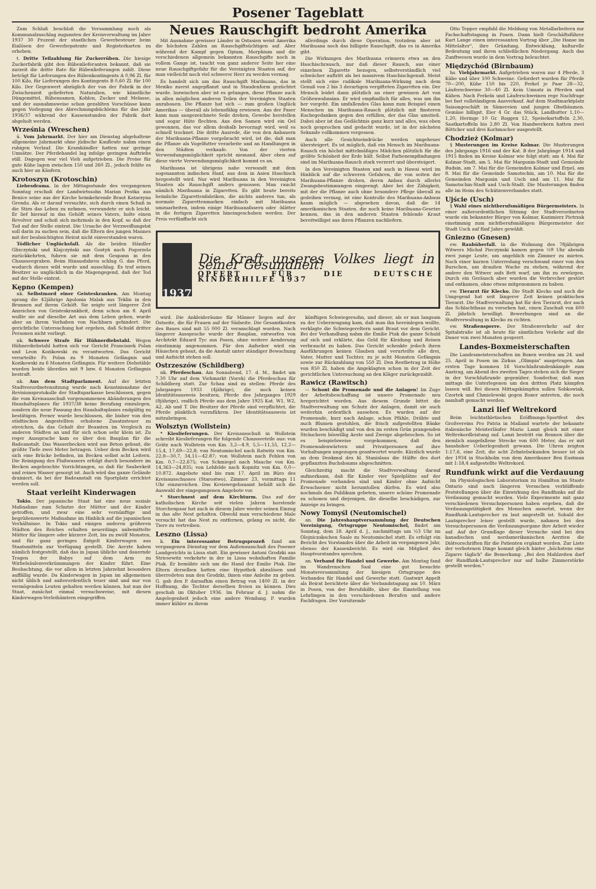Posener Tageblatt
Zum Schluß beschloß die Versammlung noch als Kommunalzuschlag zugunsten der Kreisverwaltung im Jahre 1937 30 Prozent der staatlichen Gewerbesteuer beim Einlösen der Gewerbepatente und Registerkarten zu erheben.
t. Dritte Teilzahlung für Zuckerrüben. Die hiesige Zuckerfabrik gibt den Rübenlieferanten bekannt, daß sie zurzeit die dritte Rate für Rübenlieferungen zahlt. Diese beträgt für Lieferungen des Rübenkontingents A 0,96 Zl. für 100 Kilo, für Lieferungen des Kontingents B 0,60 Zl. für 100 Kilo. Der Gegenwert abzüglich der von der Fabrik in der Zwischenzeit gelieferten Naturalien, wie künstliche Düngemittel, Rübensamen, Kohlen, Zucker und Melasse, und der ausnahmsweise schon gezahlten Vorschüsse kann gegen Vorlegung des Abrechnungsbüchleins für das Jahr 1936/37 während der Kassenstunden der Fabrik dort abgeholt werden.
Września (Wreschen)
ü. Vom Jahrmarkt. Der hier am Dienstag abgehaltene allgemeine Jahrmarkt ohne jüdische Kaufleute nahm einen ruhigen Verlauf. Die Kramhändler hatten nur geringe Umsätze. Der Pferdehandel lag infolge geringen Auftriebs still. Dagegen war viel Vieh aufgetrieben. Die Preise für gute Kühe lagen zwischen 150 und 260 Zl., jedoch fehlte es auch hier an Käufern.
Krotoszyn (Krotoschin)
Liebesdrama. In der Mittagsstunde des vergangenen Sonntag erschoß der Landwirtssohn Marian Pestka aus Benice seine aus der Kirche heimkehrende Braut Katarzyna Grenda. Als er darauf versuchte, sich durch einen Schuß in die Stirn das Leben zu nehmen, verwundete er sich leicht. Er lief hierauf in das Gehöft seines Vaters, holte einen Revolver und schoß sich mehrmals in den Kopf, so daß der Tod auf der Stelle eintrat. Die Ursache der Verzweiflungstat soll darin zu suchen sein, daß die Eltern des jungen Mannes mit der beabsichtigten Heirat nicht einverstanden waren.
Tödlicher Unglücksfall. Als die beiden Händler Glizczyński und Klajczyński aus Gostyń nach Pogorzela zurückkehrten, fuhren sie mit dem Gespann in den Chausseegraben. Beim Hinausfahren schlug G. das Pferd, wodurch dieses wild wurde und ausschlug. Es traf seinen Besitzer so unglücklich in die Magengegend, daß der Tod auf der Stelle eintrat.
Kępno (Kempen)
nk. Selbstmord einer Geisteskranken. Am Montag sprang die 42jährige Apolonia Malak aus Teklin in den Brunnen auf ihrem Gehöft. Sie zeigte seit längerer Zeit Anzeichen von Geisteskrankheit, denn schon am 8. April wollte sie auf dieselbe Art aus dem Leben gehen, wurde aber an ihrem Vorhaben von Nachbarn gehindert. Die gerichtliche Untersuchung hat ergeben, daß Schuld dritter Personen nicht vorliegt.
nk. Schwere Strafe für Hühnerdiebstahl. Wegen Hühnerdiebstahl hatten sich vor Gericht Franciszek Polan und Leon Kozikowski zu verantworten. Das Gericht verurteilte Fr. Polan zu 9 Monaten Gefängnis und Kozikowski zu 6 Monaten Gefängnis. Für weitere Diebstähle wurden beide überdies mit 9 bzw. 6 Monaten Gefängnis bestraft.
nk. Aus dem Stadtparlament. Auf der letzten Stadtverordnetensitzung wurde nach Kenntnisnahme der Revisionsprotokolle der Stadtsparkasse beschlossen, gegen die vom Kreisausschuß vorgenommenen Abänderungen des Haushaltsplanes für 1937/38 keine Berufung einzulegen, sondern die neue Fassung des Haushaltsplanes endgültig zu bestätigen. Ferner wurde beschlossen, die bisher von den städtischen Angestellten erhobene Zusatzsteuer zu streichen, da das Gehalt der Beamten im Vergleich zu anderen Städten an und für sich schon sehr klein ist. Zu reger Aussprache kam es über den Bauplan für die Badeanstalt. Das Wasserbecken wird aus Beton gebaut, die größte Tiefe zwei Meter betragen. Ueber dem Becken wird sich eine Brücke befinden, im Becken selbst acht Leitern. Die Reinigung des Flußwassers erfolgt durch besondere im Becken angebrachte Vorrichtungen, so daß für Sauberkeit und reines Wasser gesorgt ist. Auch wird das ganze Gelände drainiert, da bei der Badeanstalt ein Sportplatz errichtet werden soll.
Staat verleiht Kinderwagen
Tokio. Der japanische Staat hat eine neue soziale Maßnahme zum Schutze der Mütter und der Kinder getroffen, und zwar eine sehr vernünftige und begrüßenswerte Maßnahme im Hinblick auf die japanischen Verhältnisse. In Tokio und einigen anderen größeren Städten des Reiches erhalten neuerdings unbemittelte Mütter für längere oder kürzere Zeit, bis zu zwölf Monaten, und für ganz geringes Entgelt Kinderwagen aus Staatsmitteln zur Verfügung gestellt. Die Aerzte haben nämlich festgestellt, daß das in Japan übliche und dauernde Tragen der Babys auf dem Arm zu Wirbelsäulenverkrümmungen der Kinder führt. Eine Beobachtung, die vor allem in letzten Jahrzehnt besonders auffällig wurde. Da Kinderwagen in Japan im allgemeinen nicht üblich und außerordentlich teuer sind und nur von vermögenden Leuten gehalten werden können, hat nun der Staat, zunächst einmal versuchsweise, mit diesen Kinderwagen-Verleihämtern eingegriffen.
Neues Rauschgift bedroht Amerika
Mit Ausnahme gewisser Länder in Ostasien weist Amerika die höchsten Zahlen an Rauschgiftsüchtigen auf. Aber während der Kampf gegen Opium, Morphium und die verschiedenen allgemein bekannten Rauschgifte noch in vollem Gange ist, taucht von ganz anderer Seite her eine neue Rauschgiftgefahr für die Vereinigten Staaten auf, der man vielleicht noch viel schwerer Herr zu werden vermag.
Es handelt sich um das Rauschgift Marihuana, das in Mexiko zuerst angepflanzt und in Staudenform gezüchtet wurde. Inzwischen aber ist es gelungen, diese Pflanze auch in allen möglichen anderen Teilen der Vereinigten Staaten anzubauen. Die Pflanze hat sich — zum großen Unglück Amerikas — überall als lebensfähig erwiesen. Aus der Faser kann man ausgezeichnete Seile drehen, Gewebe herstellen und sogar Hüte flechten. Aus den Samen wird ein Oel gewonnen, das vor allem deshalb bevorzugt wird, weil es schnell trocknet. Die dritte Ausrede, die von den Anbauern der Marihuana-Pflanze vorgebracht wird, ist die, daß man die Pflanze als Vogelfutter verarbeite und an Handlungen in den Städten verkaufe. Von der vierten Verwendungsmöglichkeit spricht niemand. Aber eben auf diese vierte Verwendungsmöglichkeit kommt es an.
Marihuana ist übrigens nahe verwandt mit dem sogenannten indischen Hanf, aus dem in Asien Haschisch hergestellt wird. Nur wird Marihuana in den Vereinigten Staaten als Rauschgift anders genossen. Man raucht nämlich Marihuana in Zigaretten. Es gibt heute bereits heimliche Zigarettenfabriken, die nichts anderes tun, als normale Zigarettenmarken einfach mit Marihuana umzuarbeiten, indem einige Marihuanafasern oder -blätter in die fertigen Zigaretten hineingeschoben werden. Der Preis verfünffacht sich
allerdings durch diese Operation, trotzdem aber ist Marihuana noch das billigste Rauschgift, das es in Amerika gibt.
Die Wirkungen des Marihuana erinnern etwa an den Haschischrausch, nur daß dieser Rausch, aus einer einzelnen Zigarette bezogen, selbstverständlich viel schwächer auftritt als bei massivem Haschischgenuß. Meist stellt sich eine radikale Marihuana-Wirkung nach dem Genuß von 2 bis 3 derartigen vergifteten Zigaretten ein. Der Mensch leidet dann plötzlich an einer gewissen Art von Größenwahnsinn. Er wird empfindlich für alles, was um ihn her vorgeht. Ein umfallendes Glas kann zum Beispiel einen Menschen im Marihuana-Rausch plötzlich mit finsteren Rachegedanken gegen den erfüllen, der das Glas umstieß. Dabei aber ist das Gedächtnis ganz kurz und alles, was eben noch gesprochen und gedacht wurde, ist in der nächsten Sekunde vollkommen vergessen.
Auch alle Gesichtseindrücke werden ungeheuer übersteigert. Es ist möglich, daß ein Mensch im Marihuana-Rausch ein höchst mittelmäßiges Mädchen plötzlich für die größte Schönheit der Erde hält. Selbst Farbenempfindungen sind im Marihuana-Rausch stark verzerrt und übersteigert.
In den Vereinigten Staaten und auch in Hawai wird im Hinblick auf die schweren Gefahren, die von seiten der Marihuana-Pflanze drohen, deren Anbau durch allerlei Zwangsbestimmungen eingeengt. Aber bei der Zähigkeit, mit der die Pflanze auch ohne besondere Pflege überall zu gedeihen vermag, ist eine Kontrolle des Marihuana-Anbaus kaum möglich — abgesehen davon, daß die 14 amerikanischen Staaten, die noch keine Marihuana-Gesetze kennen, das in den anderen Staaten fehlende Kraut bereitwilligst aus ihren Pflanzen nachliefern.
1937
Die Kraft unseres Volkes liegt in seiner Gesundheit!
OPFERT FÜR DIE DEUTSCHE KINDERHILFE 1937
wird. Die Ankleideräume für Männer liegen auf der Ostseite, die für Frauen auf der Südseite. Die Gesamtkosten des Baues sind mit 55 000 Zl. veranschlagt worden. Nach längerer Aussprache wurde der Bauplan, entworfen von Architekt Eduard Tyc aus Posen, ohne weitere Aenderung einstimmig angenommen. Für den Aufseher wird ein Häuschen gebaut, da die Anstalt unter ständiger Bewachung und Aufsicht stehen soll.
Ostrzeszów (Schildberg)
nk. Pferdeschau. Am Sonnabend, 17. d. M., findet um 7.30 Uhr auf dem Viehmarkt (Vorek) die Pferdeschau für Schildberg statt. Zur Schau sind zu stellen: Pferde des Jahrganges 1933 (4jährige), die noch keinen Identitätsausweis besitzen, Pferde des Jahrganges 1929 (8jährige), endlich Pferde aus dem Jahre 1925 Kat. W1, W2, A2, Ab und T. Die Besitzer der Pferde sind verpflichtet, die Pferde pünktlich vorzuführen. Der Identitätsausweis ist mitzubringen.
Wolsztyn (Wollstein)
* Kieslieferungen. Der Kreisausschuß in Wollstein schreibt Kieslieferungen für folgende Chausseeteile aus: von Grätz nach Wollstein von Km. 3,2—4.9, 5,5—11,55, 12,2—15,4, 17,69—22,8; von Neutomischel nach Ratwitz von Km. 22,8—30,7, 34,11—42.87; von Wollstein nach Fehlen von Km. 0,7—22,675; von Schmiegel nach Mauche von Km. 14,363—24,835; von Lehfelde nach Kopnitz von Km. 0,0—10.872. Angebote sind bis zum 17. April im Büro des Kreisausschusses (Starostwo), Zimmer 23, vormittags 11 Uhr einzureichen. Das Kreiswegebauamt behält sich die Auswahl der eingegangenen Angebote vor.
* Storchnest auf dem Kirchturm. Das auf der katholischen Kirche seit vielen Jahren horstende Storchenpaar hat auch in diesem Jahre wieder seinen Einzug in das alte Nest gehalten. Obwohl man verschiedene Male versucht hat das Nest zu entfernen, gelang es nicht, die Tiere zu vertreiben.
Leszno (Lissa)
k. Ein interessanter Betrugsprozeß fand am vergangenen Dienstag vor dem Außenausschuß des Posener Landgerichts in Lissa statt. Ein gewisser Antoni Grodzki aus Striesewitz verkehrte in der in Lissa wohnhaften Familie Ptak. Er bemühte sich um die Hand der Emilie Ptak. Die Eltern derselben hatten eine Hypothek abzulösen und überredeten nun den Grodzki, ihnen eine Anleihe zu geben. G. gab den P. daraufhin einen Betrag von 1400 Zl. in der Hoffnung, die Tochter derselben freien zu können. Dies geschah im Oktober 1936. Im Februar d. J. nahm die Angelegenheit jedoch eine andere Wendung. P. wurden immer kühler zu ihrem
künftigen Schwiegersohn, und dieser, als er nun langsam zu der Ueberzeugung kam, daß man ihn hereinlegen wollte, verklagte die Schwiegereltern samt Braut vor dem Gericht. Bei der Verhandlung nahm die Emilie Ptak die ganze Schuld auf sich und erklärte, das Geld für Kleidung und Reisen verbraucht zu haben. Das Gericht schenkte jedoch ihren Ausführungen keinen Glauben und verurteilte alle drei, Vater, Mutter und Tochter, zu je acht Monaten Gefängnis sowie zur Rückzahlung von 550 Zl. Den Restbetrag in Höhe von 850 Zl. haben die Angeklagten schon in der Zeit der gerichtlichen Untersuchung an den Kläger zurückgezahlt.
Rawicz (Rawitsch)
— Schont die Promenade und die Anlagen! Im Zuge der Arbeitsbeschaffung ist unsere Promenade neu hergerichtet worden. Aus diesem Grunde bittet die Stadtverwaltung um Schutz der Anlagen, damit sie auch weiterhin ordentlich aussehen. Es wurden auf der Promenade, kurz nach Anlage, schon Pfähle, Drähte und auch Blumen gestohlen, die frisch aufgestellten Bänke wurden beschädigt und von den im ersten Grün prangenden Sträuchern böswillig Aeste und Zweige abgebrochen. So ist es beispielsweise vorgekommen, daß den Promenadenwärtern und Privatpersonen auf ihre Vorhaltungen ungezogen geantwortet wurde. Kürzlich wurde an dem Denkmal des hl. Stanislaus die Hälfte des dort gepflanzten Buchsbaums abgeschnitten.
Gleichzeitig macht die Stadtverwaltung darauf aufmerksam, daß für Kinder vier Spielplätze auf der Promenade vorhanden sind und Kinder ohne Aufsicht Erwachsener nicht herumtollen dürfen. Es wird also nochmals das Publikum gebeten, unsere schöne Promenade zu schonen und diejenigen, die dieselbe beschädigen, zur Anzeige zu bringen.
Nowy Tomyśl (Neutomischel)
an. Die Jahreshauptversammlung der Deutschen Vereinigung, Ortsgruppe Neutomischel, findet am Sonntag, dem 18. April d. J., nachmittags um ½3 Uhr im Olejniczakschen Saale zu Neutomischel statt. Es erfolgt ein Bericht des Vorstandes über die Arbeit im vergangenen Jahr, ebenso der Kassenbericht. Es wird ein Mitglied des Hauptvorstandes sprechen.
an. Verband für Handel und Gewerbe. Am Montag fand im Wandrenschen Saal eine gut besuchte Monatsversammlung der hiesigen Ortsgruppe des Verbandes für Handel und Gewerbe statt. Gastwirt Appelt als Beirat berichtete über die Verbandstagung am 10. März in Posen, von der Berufshilfe, über die Einstellung von Lehrlingen in den verschiedenen Berufen und andere Fachfragen. Der Vorsitzende
Otto Tepper empfahl die Meldung von Metallarbeitern zur Fachschaftstagung in Posen. Dann hielt Geschäftsführer Kurt Lange einen interessanten Vortrag über „Die Hanse im Mittelalter", ihre Gründung, Entwicklung, kulturelle Bedeutung und ihren schließlichen Niedergang. Auch das Zunftwesen wurde in dem Vortrag beleuchtet.
Międzychód (Birnbaum)
hs. Viehjahrmarkt. Aufgetrieben waren nur 4 Pferde, 3 Kühe und über 100 Schweine. Gefordert wurden für Pferde 70—200, Kühe 150 bis 220, Ferkel je Paar 28—32, Läuferschweine 30—40 Zl. Kein Umsatz in Pferden und Kühen. Nach Ferkeln und Läuferschweinen rege Nachfrage bei fast vollständigem Ausverkauf. Auf dem Stadtmarktplatz Saisongeschäft in Sämereien und jungen Obstbäumen. Gemüse billigst. Eier 4 Gr. das Stück, Landbutter 1,10—1,20, Heringe 10 Gr. Roggen 12, Speisekartoffeln 2,30, Saatkartoffeln bis 2,80 Zl. Von Handwerkern hatten zwei Böttcher und drei Korbmacher ausgestellt.
Chodzież (Kolmar)
§ Musterungen im Kreise Kolmar. Die Musterungen des Jahrgangs 1916 und der Kat. B der Jahrgänge 1914 und 1915 finden im Kreise Kolmar wie folgt statt: am 4. Mai für Kolmar-Stadt, am 5. Mai für Margonin-Stadt und Gemeinde Budsin, am 7. Mai für die Gemeinden Kolmar und Erpel, am 8. Mai für die Gemeinde Samotschin, am 10. Mai für die Gemeinden Margonin und Usch und am 11. Mai für Samotschin-Stadt und Usch-Stadt. Die Musterungen finden alle im Heim des Schützenverbandes statt.
Ujście (Usch)
§ Wahl eines nichtberufsmäßigen Bürgermeisters. In einer außerordentlichen Sitzung der Stadtverordneten wurde ein bekannter Bürger von Kolmar, Kazimierz Pietrzak einstimmig zum nichtberufsmäßigen Bürgermeister der Stadt Usch auf fünf Jahre gewählt.
Gniezno (Gnesen)
ew. Raubüberfall. In die Wohnung des 78jährigen Witwers Michał Pieczynski kamen gegen ½9 Uhr abends zwei junge Leute, um angeblich ein Zimmer zu mieten. Nach einer kurzen Unterredung verschwand einer von den Burschen, um draußen Wache zu stehen, während der andere den Witwer aufs Bett warf, um ihn zu erwürgen. Durch ein Geräusch aber wurden die Verbrecher gestört und entkamen, ohne etwas mitgenommen zu haben.
ew. Tierarzt für Klecko. Die Stadt Klecko und auch die Umgegend hat seit längerer Zeit keinen praktischen Tierarzt. Die Stadtverwaltung hat für den Tierarzt, der auch das Schlachthaus zu versehen hat, einen Zuschuß von 600 Zl. jährlich bewilligt. Bewerbungen sind an die Stadtverwaltung in Klecko zu richten.
ew. Straßensperre. Der Straßenverkehr auf der Spitalstraße ist ab heute für sämtlichen Verkehr auf die Dauer von zwei Monaten gesperrt.
Landes-Boxmeisterschaften
Die Landesmeisterschaften im Boxen werden am 24. und 25. April in Posen im Zirkus „Olimpia" ausgetragen. Am ersten Tage kommen 16 Vorschlußrundenkämpfe zum Austrag, am Abend des zweiten Tages stehen sich die Sieger in der Vorschlußrunde gegenüber. Sonderbar, daß man mittags die Unterlegenen um den dritten Platz kämpfen lassen will. Bei diesen Mittagskämpfen sollen Sobkowiak, Czortek und Chmielewski gegen Boxer antreten, die noch namhaft gemacht werden.
Lanzi lief Weltrekord
Beim leichtathletischen Eröffnungs-Sportfest des Großvereins Pro Patria in Mailand wartete der bekannte italienische Meisterläufer Mario Lanzi gleich mit einer Weltrekordleistung auf. Lanzi bestritt ein Rennen über die ziemlich ausgefallene Strecke von 600 Meter, das er mit haushoher Ueberlegenheit gewann. Die Uhren zeigten 1:17,6, eine Zeit, die acht Zehntelsekunden besser ist als der 1934 in Stockholm von dem Amerikaner Ben Eastman mit 1:18,4 aufgestellte Weltrekord.
Rundfunk wirkt auf die Verdauung
Im Physiologischen Laboratorium zu Hamilton im Staate Ontario sind nach längeren Versuchen verblüffende Feststellungen über die Einwirkung des Rundfunks auf die Verdauung gemacht worden. Viele Experimente mit ganz verschiedenen Versuchspersonen haben ergeben, daß die Verdauungstätigkeit des Menschen aussetzt, wenn der Rundfunk-Lautsprecher zu laut angestellt ist. Sobald der Lautsprecher leiser gestellt wurde, nahmen bei den Versuchspersonen die Verdauungsorgane ihre Arbeit wieder auf. Auf der Grundlage dieser Versuche sind bei den kanadischen und nordamerikanischen Aerzten die Diätvorschriften für die Patienten ergänzt worden. Zur Liste der verbotenen Dinge kommt gleich hinter „höchstens eine Zigarre täglich" die Bemerkung: „Bei den Mahlzeiten darf der Rundfunk-Lautsprecher nur auf halbe Zimmerstärke gestellt werden."